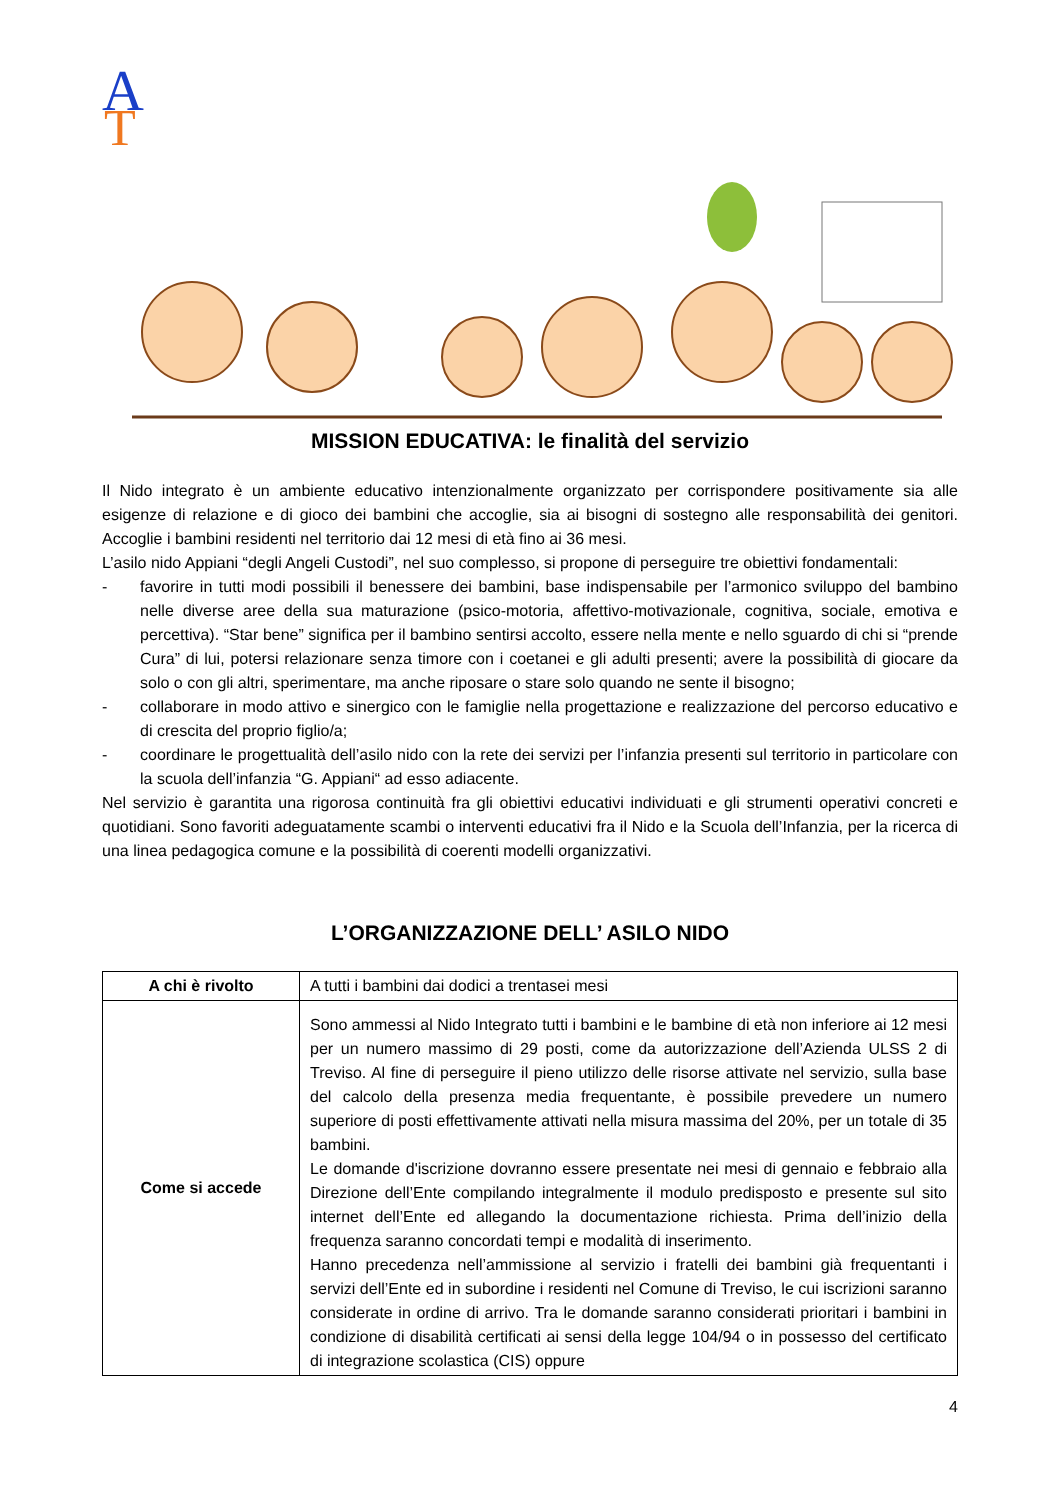A
T
MISSION EDUCATIVA: le finalità del servizio
Il Nido integrato è un ambiente educativo intenzionalmente organizzato per corrispondere positivamente sia alle esigenze di relazione e di gioco dei bambini che accoglie, sia ai bisogni di sostegno alle responsabilità dei genitori. Accoglie i bambini residenti nel territorio dai 12 mesi di età fino ai 36 mesi.
L’asilo nido Appiani “degli Angeli Custodi”, nel suo complesso, si propone di perseguire tre obiettivi fondamentali:
- favorire in tutti modi possibili il benessere dei bambini, base indispensabile per l’armonico sviluppo del bambino nelle diverse aree della sua maturazione (psico-motoria, affettivo-motivazionale, cognitiva, sociale, emotiva e percettiva). “Star bene” significa per il bambino sentirsi accolto, essere nella mente e nello sguardo di chi si “prende Cura” di lui, potersi relazionare senza timore con i coetanei e gli adulti presenti; avere la possibilità di giocare da solo o con gli altri, sperimentare, ma anche riposare o stare solo quando ne sente il bisogno;
- collaborare in modo attivo e sinergico con le famiglie nella progettazione e realizzazione del percorso educativo e di crescita del proprio figlio/a;
- coordinare le progettualità dell’asilo nido con la rete dei servizi per l’infanzia presenti sul territorio in particolare con la scuola dell’infanzia “G. Appiani“ ad esso adiacente.
Nel servizio è garantita una rigorosa continuità fra gli obiettivi educativi individuati e gli strumenti operativi concreti e quotidiani. Sono favoriti adeguatamente scambi o interventi educativi fra il Nido e la Scuola dell’Infanzia, per la ricerca di una linea pedagogica comune e la possibilità di coerenti modelli organizzativi.
L’ORGANIZZAZIONE DELL’ ASILO NIDO
| A chi è rivolto | A tutti i bambini dai dodici a trentasei mesi |
| Come si accede | Sono ammessi al Nido Integrato tutti i bambini e le bambine di età non inferiore ai 12 mesi per un numero massimo di 29 posti, come da autorizzazione dell’Azienda ULSS 2 di Treviso. Al fine di perseguire il pieno utilizzo delle risorse attivate nel servizio, sulla base del calcolo della presenza media frequentante, è possibile prevedere un numero superiore di posti effettivamente attivati nella misura massima del 20%, per un totale di 35 bambini. Le domande d'iscrizione dovranno essere presentate nei mesi di gennaio e febbraio alla Direzione dell’Ente compilando integralmente il modulo predisposto e presente sul sito internet dell’Ente ed allegando la documentazione richiesta. Prima dell’inizio della frequenza saranno concordati tempi e modalità di inserimento. Hanno precedenza nell’ammissione al servizio i fratelli dei bambini già frequentanti i servizi dell’Ente ed in subordine i residenti nel Comune di Treviso, le cui iscrizioni saranno considerate in ordine di arrivo. Tra le domande saranno considerati prioritari i bambini in condizione di disabilità certificati ai sensi della legge 104/94 o in possesso del certificato di integrazione scolastica (CIS) oppure |
4